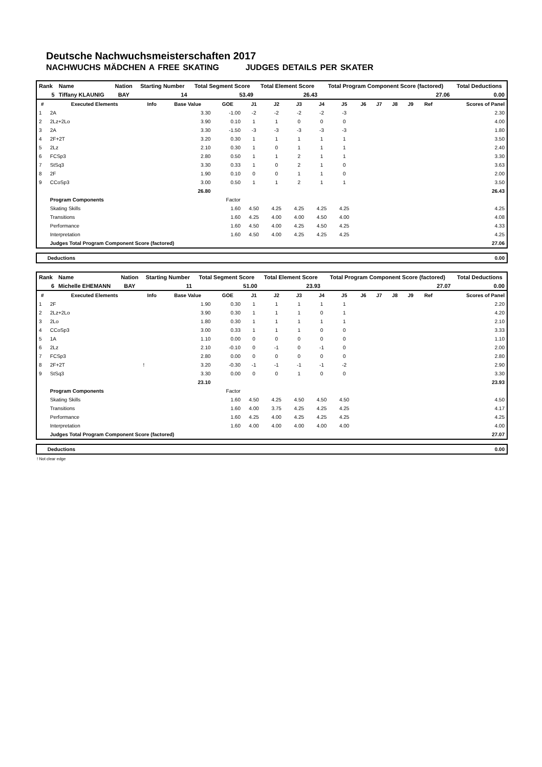Deutsche Nachwuchsmeisterschaften 2017
NACHWUCHS MÄDCHEN A FREE SKATING JUDGES DETAILS PER SKATER
| Rank | Name | Nation | Starting Number | Total Segment Score | Total Element Score | Total Program Component Score (factored) | Total Deductions |
| 5 | Tiffany KLAUNIG | BAY | 14 | 53.49 | 26.43 | 27.06 | 0.00 |
| # | Executed Elements | Info | Base Value | GOE | J1 | J2 | J3 | J4 | J5 | J6 | J7 | J8 | J9 | Ref | Scores of Panel |
| --- | --- | --- | --- | --- | --- | --- | --- | --- | --- | --- | --- | --- | --- | --- | --- |
| 1 | 2A | | 3.30 | -1.00 | -2 | -2 | -2 | -2 | -3 | | | | | | 2.30 |
| 2 | 2Lz+2Lo | | 3.90 | 0.10 | 1 | 1 | 0 | 0 | 0 | | | | | | 4.00 |
| 3 | 2A | | 3.30 | -1.50 | -3 | -3 | -3 | -3 | -3 | | | | | | 1.80 |
| 4 | 2F+2T | | 3.20 | 0.30 | 1 | 1 | 1 | 1 | 1 | | | | | | 3.50 |
| 5 | 2Lz | | 2.10 | 0.30 | 1 | 0 | 1 | 1 | 1 | | | | | | 2.40 |
| 6 | FCSp3 | | 2.80 | 0.50 | 1 | 1 | 2 | 1 | 1 | | | | | | 3.30 |
| 7 | StSq3 | | 3.30 | 0.33 | 1 | 0 | 2 | 1 | 0 | | | | | | 3.63 |
| 8 | 2F | | 1.90 | 0.10 | 0 | 0 | 1 | 1 | 0 | | | | | | 2.00 |
| 9 | CCoSp3 | | 3.00 | 0.50 | 1 | 1 | 2 | 1 | 1 | | | | | | 3.50 |
| | | | 26.80 | | | | | | | | | | | | 26.43 |
| | Program Components | | | Factor | | | | | | | | | | | |
| | Skating Skills | | | 1.60 | 4.50 | 4.25 | 4.25 | 4.25 | 4.25 | | | | | | 4.25 |
| | Transitions | | | 1.60 | 4.25 | 4.00 | 4.00 | 4.50 | 4.00 | | | | | | 4.08 |
| | Performance | | | 1.60 | 4.50 | 4.00 | 4.25 | 4.50 | 4.25 | | | | | | 4.33 |
| | Interpretation | | | 1.60 | 4.50 | 4.00 | 4.25 | 4.25 | 4.25 | | | | | | 4.25 |
| | Judges Total Program Component Score (factored) | | | | | | | | | | | | | | 27.06 |
| Deductions | 0.00 |
| Rank | Name | Nation | Starting Number | Total Segment Score | Total Element Score | Total Program Component Score (factored) | Total Deductions |
| 6 | Michelle EHEMANN | BAY | 11 | 51.00 | 23.93 | 27.07 | 0.00 |
| # | Executed Elements | Info | Base Value | GOE | J1 | J2 | J3 | J4 | J5 | J6 | J7 | J8 | J9 | Ref | Scores of Panel |
| --- | --- | --- | --- | --- | --- | --- | --- | --- | --- | --- | --- | --- | --- | --- | --- |
| 1 | 2F | | 1.90 | 0.30 | 1 | 1 | 1 | 1 | 1 | | | | | | 2.20 |
| 2 | 2Lz+2Lo | | 3.90 | 0.30 | 1 | 1 | 1 | 0 | 1 | | | | | | 4.20 |
| 3 | 2Lo | | 1.80 | 0.30 | 1 | 1 | 1 | 1 | 1 | | | | | | 2.10 |
| 4 | CCoSp3 | | 3.00 | 0.33 | 1 | 1 | 1 | 0 | 0 | | | | | | 3.33 |
| 5 | 1A | | 1.10 | 0.00 | 0 | 0 | 0 | 0 | 0 | | | | | | 1.10 |
| 6 | 2Lz | | 2.10 | -0.10 | 0 | -1 | 0 | -1 | 0 | | | | | | 2.00 |
| 7 | FCSp3 | | 2.80 | 0.00 | 0 | 0 | 0 | 0 | 0 | | | | | | 2.80 |
| 8 | 2F+2T | ! | 3.20 | -0.30 | -1 | -1 | -1 | -1 | -2 | | | | | | 2.90 |
| 9 | StSq3 | | 3.30 | 0.00 | 0 | 0 | 1 | 0 | 0 | | | | | | 3.30 |
| | | | 23.10 | | | | | | | | | | | | 23.93 |
| | Program Components | | | Factor | | | | | | | | | | | |
| | Skating Skills | | | 1.60 | 4.50 | 4.25 | 4.50 | 4.50 | 4.50 | | | | | | 4.50 |
| | Transitions | | | 1.60 | 4.00 | 3.75 | 4.25 | 4.25 | 4.25 | | | | | | 4.17 |
| | Performance | | | 1.60 | 4.25 | 4.00 | 4.25 | 4.25 | 4.25 | | | | | | 4.25 |
| | Interpretation | | | 1.60 | 4.00 | 4.00 | 4.00 | 4.00 | 4.00 | | | | | | 4.00 |
| | Judges Total Program Component Score (factored) | | | | | | | | | | | | | | 27.07 |
| Deductions | 0.00 |
! Not clear edge